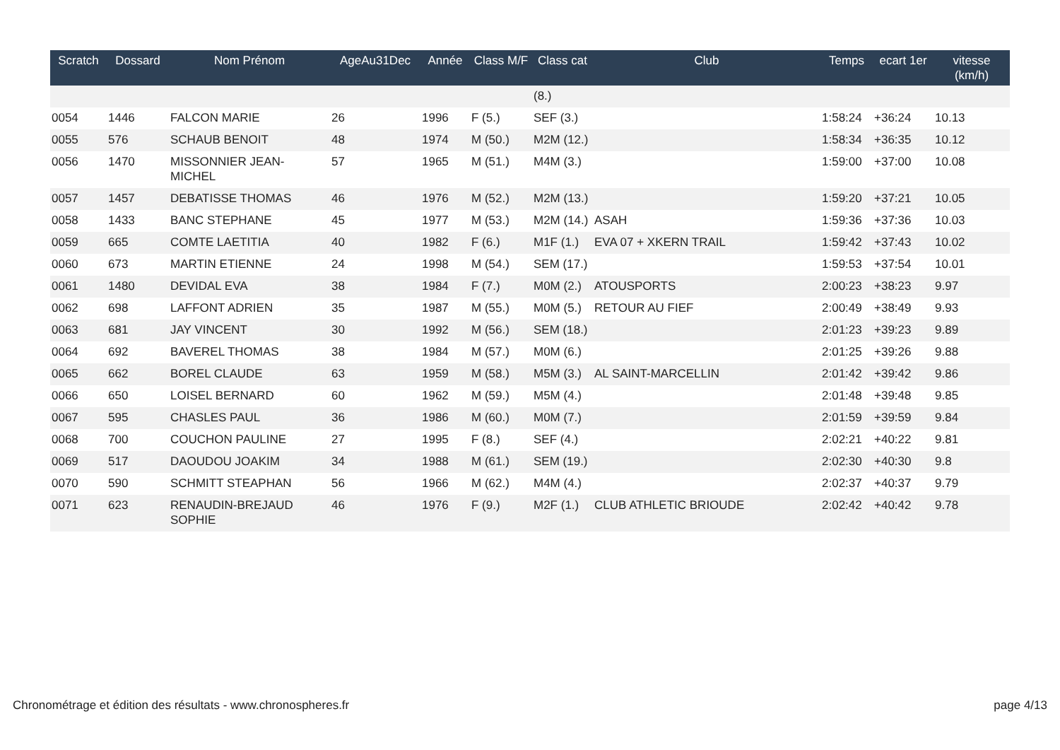| Scratch | Dossard | Nom Prénom | AgeAu31Dec | Année | Class M/F | Class cat | Club | Temps | ecart 1er | vitesse (km/h) |
| --- | --- | --- | --- | --- | --- | --- | --- | --- | --- | --- |
| | | | | | | (8.) | | | | |
| 0054 | 1446 | FALCON MARIE | 26 | 1996 | F (5.) | SEF (3.) | | 1:58:24 | +36:24 | 10.13 |
| 0055 | 576 | SCHAUB BENOIT | 48 | 1974 | M (50.) | M2M (12.) | | 1:58:34 | +36:35 | 10.12 |
| 0056 | 1470 | MISSONNIER JEAN-MICHEL | 57 | 1965 | M (51.) | M4M (3.) | | 1:59:00 | +37:00 | 10.08 |
| 0057 | 1457 | DEBATISSE THOMAS | 46 | 1976 | M (52.) | M2M (13.) | | 1:59:20 | +37:21 | 10.05 |
| 0058 | 1433 | BANC STEPHANE | 45 | 1977 | M (53.) | M2M (14.) | ASAH | 1:59:36 | +37:36 | 10.03 |
| 0059 | 665 | COMTE LAETITIA | 40 | 1982 | F (6.) | M1F (1.) | EVA 07 + XKERN TRAIL | 1:59:42 | +37:43 | 10.02 |
| 0060 | 673 | MARTIN ETIENNE | 24 | 1998 | M (54.) | SEM (17.) | | 1:59:53 | +37:54 | 10.01 |
| 0061 | 1480 | DEVIDAL EVA | 38 | 1984 | F (7.) | M0M (2.) | ATOUSPORTS | 2:00:23 | +38:23 | 9.97 |
| 0062 | 698 | LAFFONT ADRIEN | 35 | 1987 | M (55.) | M0M (5.) | RETOUR AU FIEF | 2:00:49 | +38:49 | 9.93 |
| 0063 | 681 | JAY VINCENT | 30 | 1992 | M (56.) | SEM (18.) | | 2:01:23 | +39:23 | 9.89 |
| 0064 | 692 | BAVEREL THOMAS | 38 | 1984 | M (57.) | M0M (6.) | | 2:01:25 | +39:26 | 9.88 |
| 0065 | 662 | BOREL CLAUDE | 63 | 1959 | M (58.) | M5M (3.) | AL SAINT-MARCELLIN | 2:01:42 | +39:42 | 9.86 |
| 0066 | 650 | LOISEL BERNARD | 60 | 1962 | M (59.) | M5M (4.) | | 2:01:48 | +39:48 | 9.85 |
| 0067 | 595 | CHASLES PAUL | 36 | 1986 | M (60.) | M0M (7.) | | 2:01:59 | +39:59 | 9.84 |
| 0068 | 700 | COUCHON PAULINE | 27 | 1995 | F (8.) | SEF (4.) | | 2:02:21 | +40:22 | 9.81 |
| 0069 | 517 | DAOUDOU JOAKIM | 34 | 1988 | M (61.) | SEM (19.) | | 2:02:30 | +40:30 | 9.8 |
| 0070 | 590 | SCHMITT STEAPHAN | 56 | 1966 | M (62.) | M4M (4.) | | 2:02:37 | +40:37 | 9.79 |
| 0071 | 623 | RENAUDIN-BREJAUD SOPHIE | 46 | 1976 | F (9.) | M2F (1.) | CLUB ATHLETIC BRIOUDE | 2:02:42 | +40:42 | 9.78 |
Chronométrage et édition des résultats - www.chronospheres.fr page 4/13